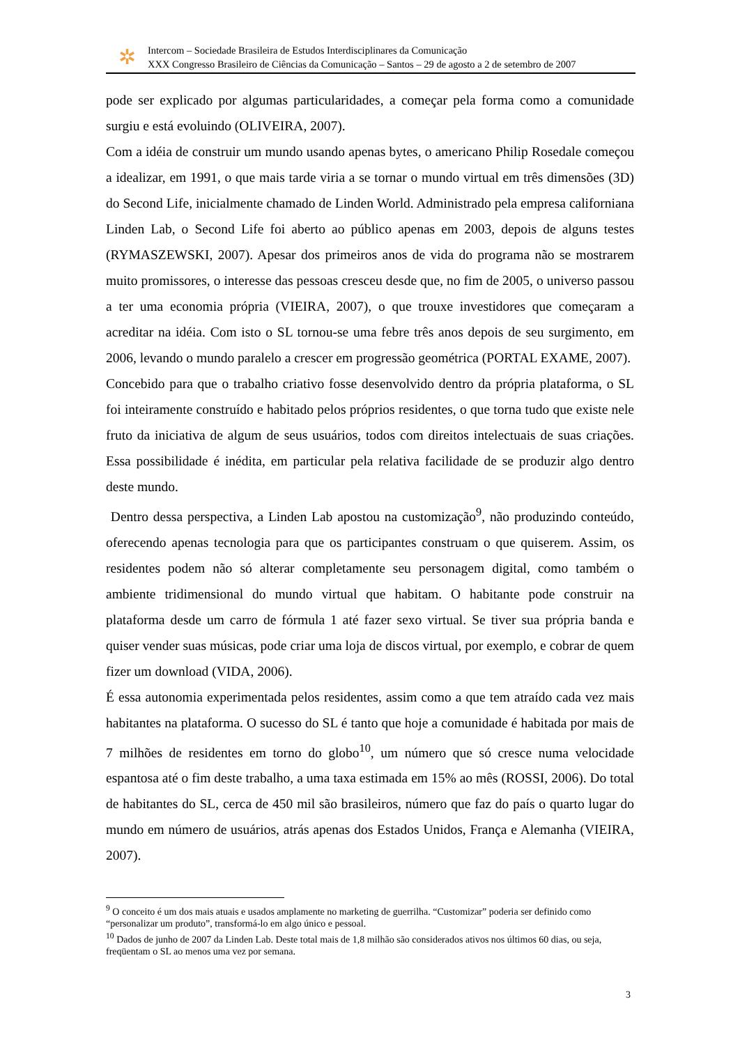✲
Intercom – Sociedade Brasileira de Estudos Interdisciplinares da Comunicação
XXX Congresso Brasileiro de Ciências da Comunicação – Santos – 29 de agosto a 2 de setembro de 2007
pode ser explicado por algumas particularidades, a começar pela forma como a comunidade surgiu e está evoluindo (OLIVEIRA, 2007).
Com a idéia de construir um mundo usando apenas bytes, o americano Philip Rosedale começou a idealizar, em 1991, o que mais tarde viria a se tornar o mundo virtual em três dimensões (3D) do Second Life, inicialmente chamado de Linden World. Administrado pela empresa californiana Linden Lab, o Second Life foi aberto ao público apenas em 2003, depois de alguns testes (RYMASZEWSKI, 2007). Apesar dos primeiros anos de vida do programa não se mostrarem muito promissores, o interesse das pessoas cresceu desde que, no fim de 2005, o universo passou a ter uma economia própria (VIEIRA, 2007), o que trouxe investidores que começaram a acreditar na idéia. Com isto o SL tornou-se uma febre três anos depois de seu surgimento, em 2006, levando o mundo paralelo a crescer em progressão geométrica (PORTAL EXAME, 2007).
Concebido para que o trabalho criativo fosse desenvolvido dentro da própria plataforma, o SL foi inteiramente construído e habitado pelos próprios residentes, o que torna tudo que existe nele fruto da iniciativa de algum de seus usuários, todos com direitos intelectuais de suas criações. Essa possibilidade é inédita, em particular pela relativa facilidade de se produzir algo dentro deste mundo.
Dentro dessa perspectiva, a Linden Lab apostou na customização<sup>9</sup>, não produzindo conteúdo, oferecendo apenas tecnologia para que os participantes construam o que quiserem. Assim, os residentes podem não só alterar completamente seu personagem digital, como também o ambiente tridimensional do mundo virtual que habitam. O habitante pode construir na plataforma desde um carro de fórmula 1 até fazer sexo virtual. Se tiver sua própria banda e quiser vender suas músicas, pode criar uma loja de discos virtual, por exemplo, e cobrar de quem fizer um download (VIDA, 2006).
É essa autonomia experimentada pelos residentes, assim como a que tem atraído cada vez mais habitantes na plataforma. O sucesso do SL é tanto que hoje a comunidade é habitada por mais de 7 milhões de residentes em torno do globo<sup>10</sup>, um número que só cresce numa velocidade espantosa até o fim deste trabalho, a uma taxa estimada em 15% ao mês (ROSSI, 2006). Do total de habitantes do SL, cerca de 450 mil são brasileiros, número que faz do país o quarto lugar do mundo em número de usuários, atrás apenas dos Estados Unidos, França e Alemanha (VIEIRA, 2007).
<sup>9</sup> O conceito é um dos mais atuais e usados amplamente no marketing de guerrilha. “Customizar” poderia ser definido como “personalizar um produto”, transformá-lo em algo único e pessoal.
<sup>10</sup> Dados de junho de 2007 da Linden Lab. Deste total mais de 1,8 milhão são considerados ativos nos últimos 60 dias, ou seja, freqüentam o SL ao menos uma vez por semana.
3